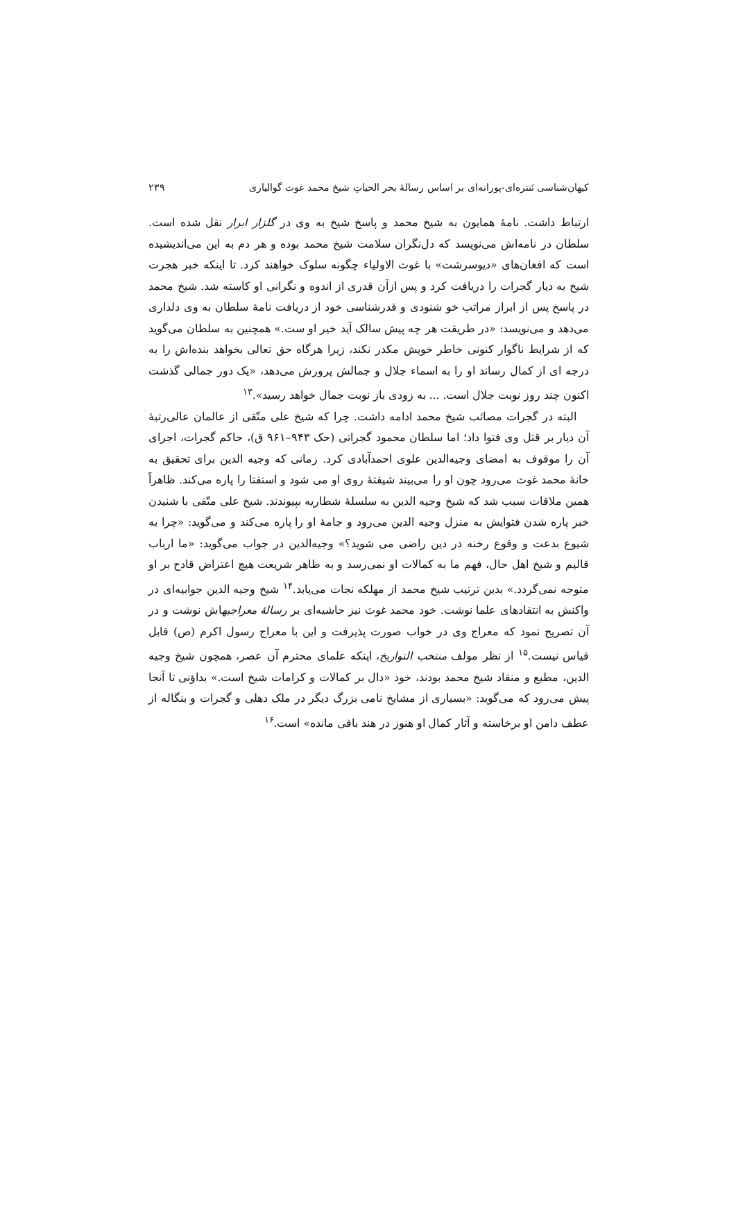کیهان‌شناسی تَنتره‌ای-پورانه‌ای بر اساس رسالهٔ بحر الحیاتِ شیخ محمد غوث گوالیاری ۲۳۹
ارتباط داشت. نامهٔ همایون به شیخ محمد و پاسخ شیخ به وی در گلزار ابرار نقل شده است. سلطان در نامه‌اش می‌نویسد که دل‌نگران سلامت شیخ محمد بوده و هر دم به این می‌اندیشیده است که افغان‌های «دیوسرشت» با غوث الاولیاء چگونه سلوک خواهند کرد. تا اینکه خبر هجرت شیخ به دیار گجرات را دریافت کرد و پس ازآن قدری از اندوه و نگرانی او کاسته شد. شیخ محمد در پاسخ پس از ابراز مراتب خو شنودی و قدرشناسی خود از دریافت نامهٔ سلطان به وی دلداری می‌دهد و می‌نویسد: «در طریقت هر چه پیش سالک آید خیر او ست.» همچنین به سلطان می‌گوید که از شرایط ناگوار کنونی خاطر خویش مکدر نکند، زیرا هرگاه حق تعالی بخواهد بنده‌اش را به درجه ای از کمال رساند او را به اسماء جلال و جمالش پرورش می‌دهد، «یک دور جمالی گذشت اکنون چند روز نوبت جلال است. ... به زودی باز نوبت جمال خواهد رسید».<sup>۱۳</sup>
البته در گجرات مصائب شیخ محمد ادامه داشت. چرا که شیخ علی متّقی از عالمان عالی‌رتبهٔ آن دیار بر قتل وی فتوا داد؛ اما سلطان محمود گجراتی (حک ۹۴۳–۹۶۱ ق)، حاکم گجرات، اجرای آن را موقوف به امضای وجیه‌الدین علوی احمدآبادی کرد. زمانی که وجیه الدین برای تحقیق به خانهٔ محمد غوث می‌رود چون او را می‌بیند شیفتهٔ روی او می شود و استفتا را پاره می‌کند. ظاهراً همین ملاقات سبب شد که شیخ وجیه الدین به سلسلهٔ شطاریه بپیوندند. شیخ علی متّقی با شنیدن خبر پاره شدن فتوایش به منزل وجیه الدین می‌رود و جامهٔ او را پاره می‌کند و می‌گوید: «چرا به شیوع بدعت و وقوع رخنه در دین راضی می شوید؟» وجیه‌الدین در جواب می‌گوید: «ما ارباب قالیم و شیخ اهل حال، فهم ما به کمالات او نمی‌رسد و به ظاهر شریعت هیچ اعتراض قادح بر او متوجه نمی‌گردد.» بدین ترتیب شیخ محمد از مهلکه نجات می‌یابد.<sup>۱۴</sup> شیخ وجیه الدین جوابیه‌ای در واکنش به انتقادهای علما نوشت. خود محمد غوث نیز حاشیه‌ای بر رسالهٔ معراجیهاش نوشت و در آن تصریح نمود که معراج وی در خواب صورت پذیرفت و این با معراج رسول اکرم (ص) قابل قیاس نیست.<sup>۱۵</sup> از نظر مولف منتخب التواریخ، اینکه علمای محترم آن عصر، همچون شیخ وجیه الدین، مطیع و منقاد شیخ محمد بودند، خود «دال بر کمالات و کرامات شیخ است.» بداؤنی تا آنجا پیش می‌رود که می‌گوید: «بسیاری از مشایخ نامی بزرگ دیگر در ملک دهلی و گجرات و بنگاله از عطف دامن او برخاسته و آثار کمال او هنوز در هند باقی مانده» است.<sup>۱۶</sup>